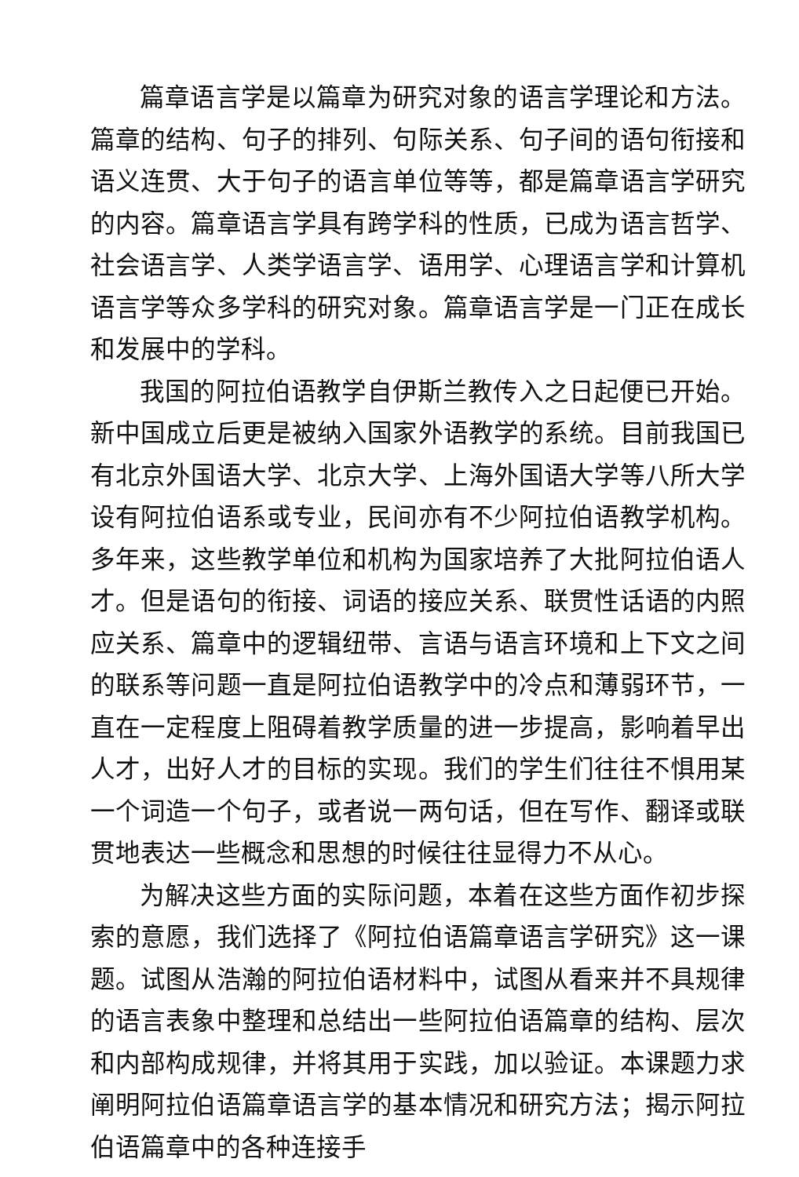篇章语言学是以篇章为研究对象的语言学理论和方法。篇章的结构、句子的排列、句际关系、句子间的语句衔接和语义连贯、大于句子的语言单位等等，都是篇章语言学研究的内容。篇章语言学具有跨学科的性质，已成为语言哲学、社会语言学、人类学语言学、语用学、心理语言学和计算机语言学等众多学科的研究对象。篇章语言学是一门正在成长和发展中的学科。
我国的阿拉伯语教学自伊斯兰教传入之日起便已开始。新中国成立后更是被纳入国家外语教学的系统。目前我国已有北京外国语大学、北京大学、上海外国语大学等八所大学设有阿拉伯语系或专业，民间亦有不少阿拉伯语教学机构。多年来，这些教学单位和机构为国家培养了大批阿拉伯语人才。但是语句的衔接、词语的接应关系、联贯性话语的内照应关系、篇章中的逻辑纽带、言语与语言环境和上下文之间的联系等问题一直是阿拉伯语教学中的冷点和薄弱环节，一直在一定程度上阻碍着教学质量的进一步提高，影响着早出人才，出好人才的目标的实现。我们的学生们往往不惧用某一个词造一个句子，或者说一两句话，但在写作、翻译或联贯地表达一些概念和思想的时候往往显得力不从心。
为解决这些方面的实际问题，本着在这些方面作初步探索的意愿，我们选择了《阿拉伯语篇章语言学研究》这一课题。试图从浩瀚的阿拉伯语材料中，试图从看来并不具规律的语言表象中整理和总结出一些阿拉伯语篇章的结构、层次和内部构成规律，并将其用于实践，加以验证。本课题力求阐明阿拉伯语篇章语言学的基本情况和研究方法；揭示阿拉伯语篇章中的各种连接手